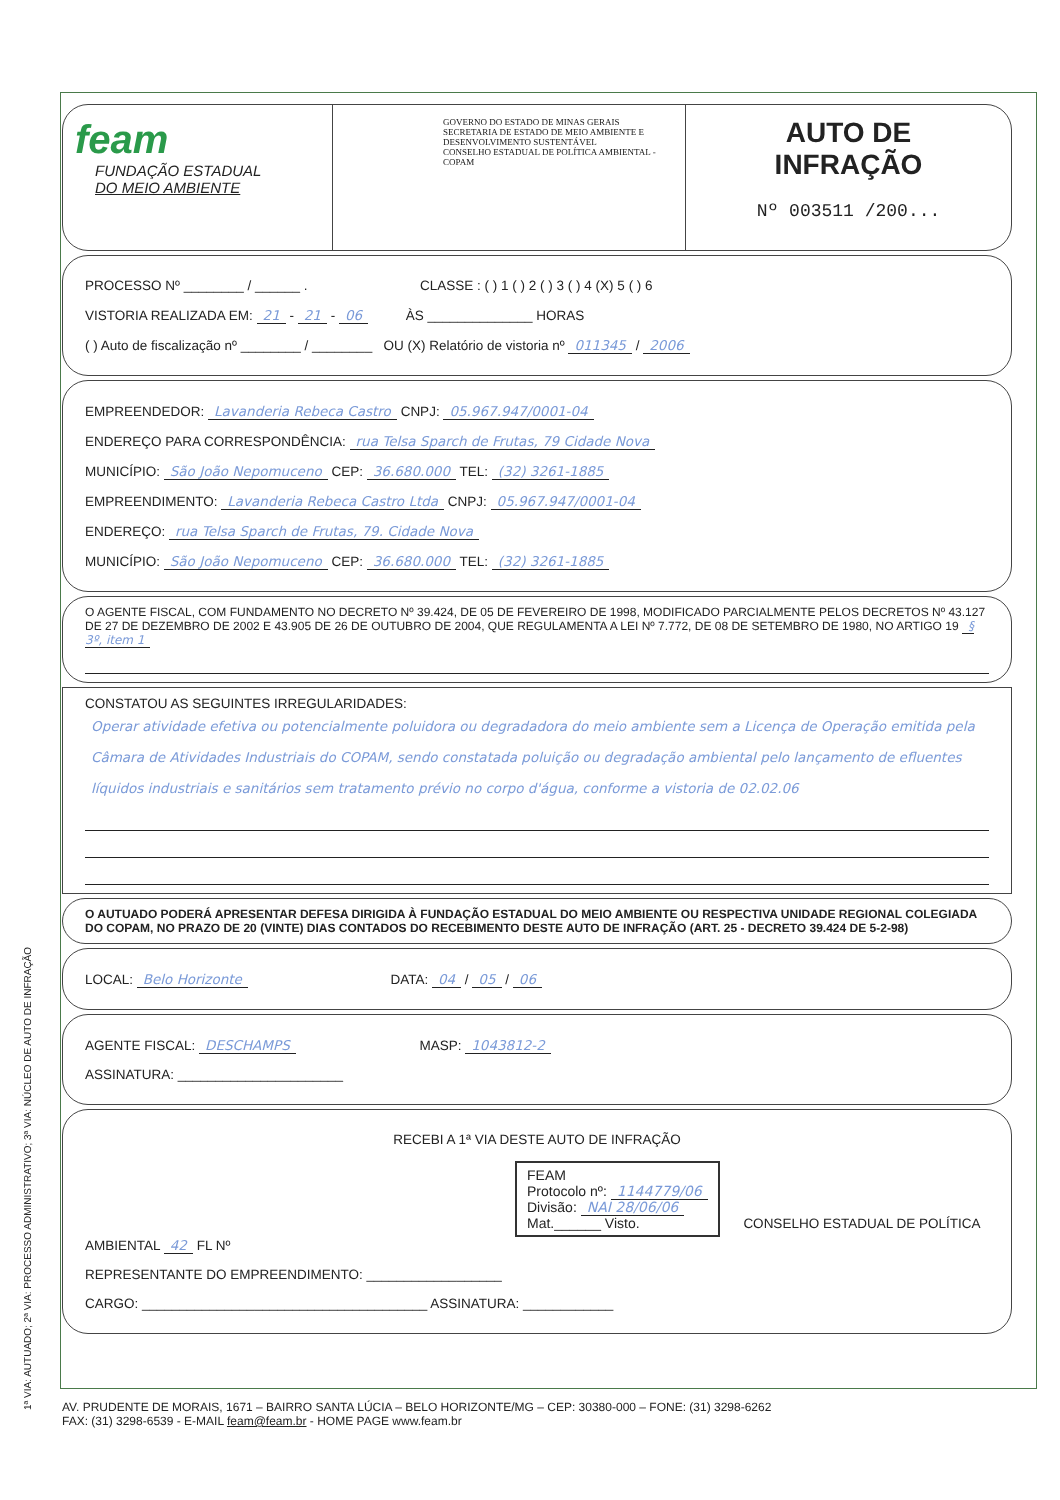feam
FUNDAÇÃO ESTADUAL
DO MEIO AMBIENTE
GOVERNO DO ESTADO DE MINAS GERAIS
SECRETARIA DE ESTADO DE MEIO AMBIENTE E DESENVOLVIMENTO SUSTENTÁVEL
CONSELHO ESTADUAL DE POLÍTICA AMBIENTAL - COPAM
AUTO DE
INFRAÇÃO
Nº 003511 /200...
PROCESSO Nº ________ / ______ . CLASSE : ( ) 1 ( ) 2 ( ) 3 ( ) 4 (X) 5 ( ) 6
VISTORIA REALIZADA EM: 21 - 21 - 06 ÀS ______________ HORAS
( ) Auto de fiscalização nº ________ / ________ OU (X) Relatório de vistoria nº 011345 / 2006
EMPREENDEDOR: Lavanderia Rebeca Castro CNPJ: 05.967.947/0001-04
ENDEREÇO PARA CORRESPONDÊNCIA: rua Telsa Sparch de Frutas, 79 Cidade Nova
MUNICÍPIO: São João Nepomuceno CEP: 36.680.000 TEL: (32) 3261-1885
EMPREENDIMENTO: Lavanderia Rebeca Castro Ltda CNPJ: 05.967.947/0001-04
ENDEREÇO: rua Telsa Sparch de Frutas, 79. Cidade Nova
MUNICÍPIO: São João Nepomuceno CEP: 36.680.000 TEL: (32) 3261-1885
O AGENTE FISCAL, COM FUNDAMENTO NO DECRETO Nº 39.424, DE 05 DE FEVEREIRO DE 1998, MODIFICADO PARCIALMENTE PELOS DECRETOS Nº 43.127 DE 27 DE DEZEMBRO DE 2002 E 43.905 DE 26 DE OUTUBRO DE 2004, QUE REGULAMENTA A LEI Nº 7.772, DE 08 DE SETEMBRO DE 1980, NO ARTIGO 19 § 3º, item 1
CONSTATOU AS SEGUINTES IRREGULARIDADES:
Operar atividade efetiva ou potencialmente poluidora ou degradadora do meio ambiente sem a Licença de Operação emitida pela Câmara de Atividades Industriais do COPAM, sendo constatada poluição ou degradação ambiental pelo lançamento de efluentes líquidos industriais e sanitários sem tratamento prévio no corpo d'água, conforme a vistoria de 02.02.06
O AUTUADO PODERÁ APRESENTAR DEFESA DIRIGIDA À FUNDAÇÃO ESTADUAL DO MEIO AMBIENTE OU RESPECTIVA UNIDADE REGIONAL COLEGIADA DO COPAM, NO PRAZO DE 20 (VINTE) DIAS CONTADOS DO RECEBIMENTO DESTE AUTO DE INFRAÇÃO (ART. 25 - DECRETO 39.424 DE 5-2-98)
LOCAL: Belo Horizonte DATA: 04 / 05 / 06
AGENTE FISCAL: DESCHAMPS MASP: 1043812-2
ASSINATURA: ______________________
RECEBI A 1ª VIA DESTE AUTO DE INFRAÇÃO
FEAM
Protocolo nº: 1144779/06
Divisão: NAI 28/06/06
Mat.______ Visto.
CONSELHO ESTADUAL DE POLÍTICA AMBIENTAL 42 FL Nº
REPRESENTANTE DO EMPREENDIMENTO: __________________
CARGO: ______________________________________ ASSINATURA: ____________
1ª VIA: AUTUADO; 2ª VIA: PROCESSO ADMINISTRATIVO; 3ª VIA: NÚCLEO DE AUTO DE INFRAÇÃO
AV. PRUDENTE DE MORAIS, 1671 – BAIRRO SANTA LÚCIA – BELO HORIZONTE/MG – CEP: 30380-000 – FONE: (31) 3298-6262
FAX: (31) 3298-6539 - E-MAIL feam@feam.br - HOME PAGE www.feam.br